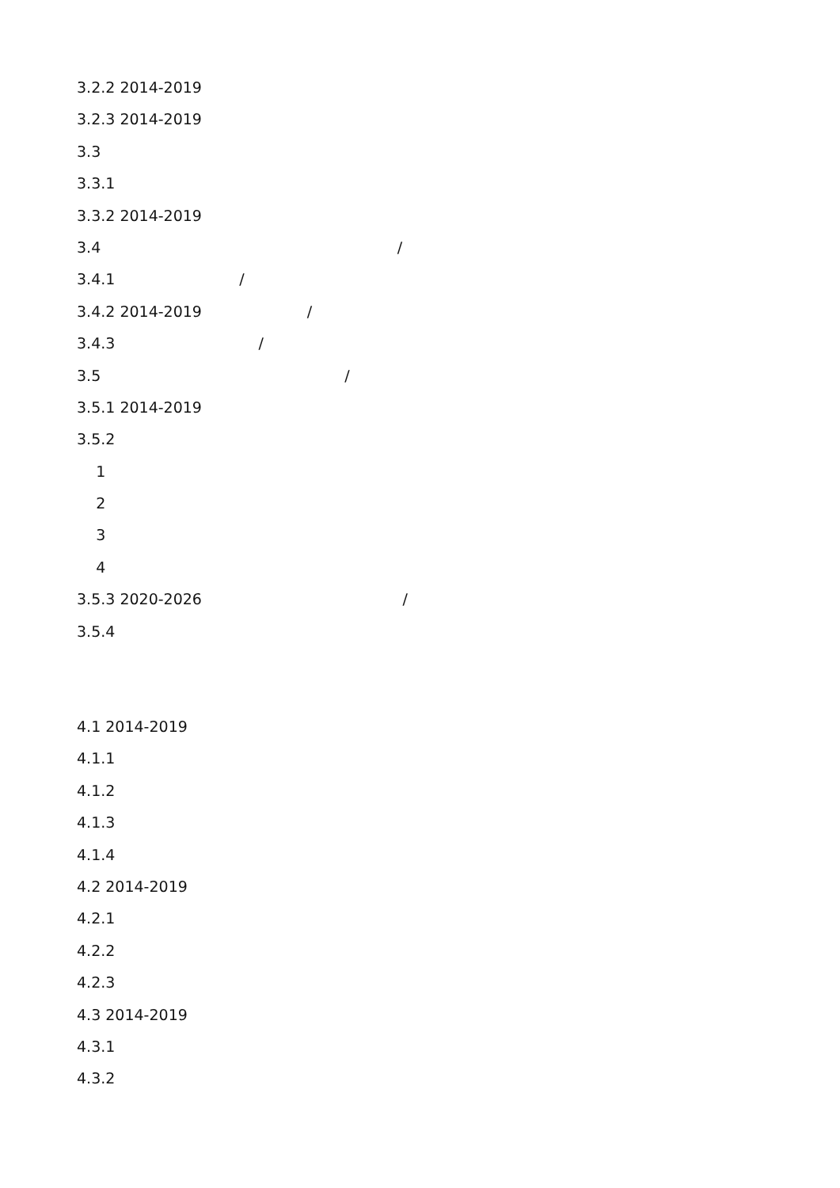3.2.2 2014-2019
3.2.3 2014-2019
3.3
3.3.1
3.3.2 2014-2019
3.4 /
3.4.1 /
3.4.2 2014-2019 /
3.4.3 /
3.5 /
3.5.1 2014-2019
3.5.2
1
2
3
4
3.5.3 2020-2026 /
3.5.4
4.1 2014-2019
4.1.1
4.1.2
4.1.3
4.1.4
4.2 2014-2019
4.2.1
4.2.2
4.2.3
4.3 2014-2019
4.3.1
4.3.2